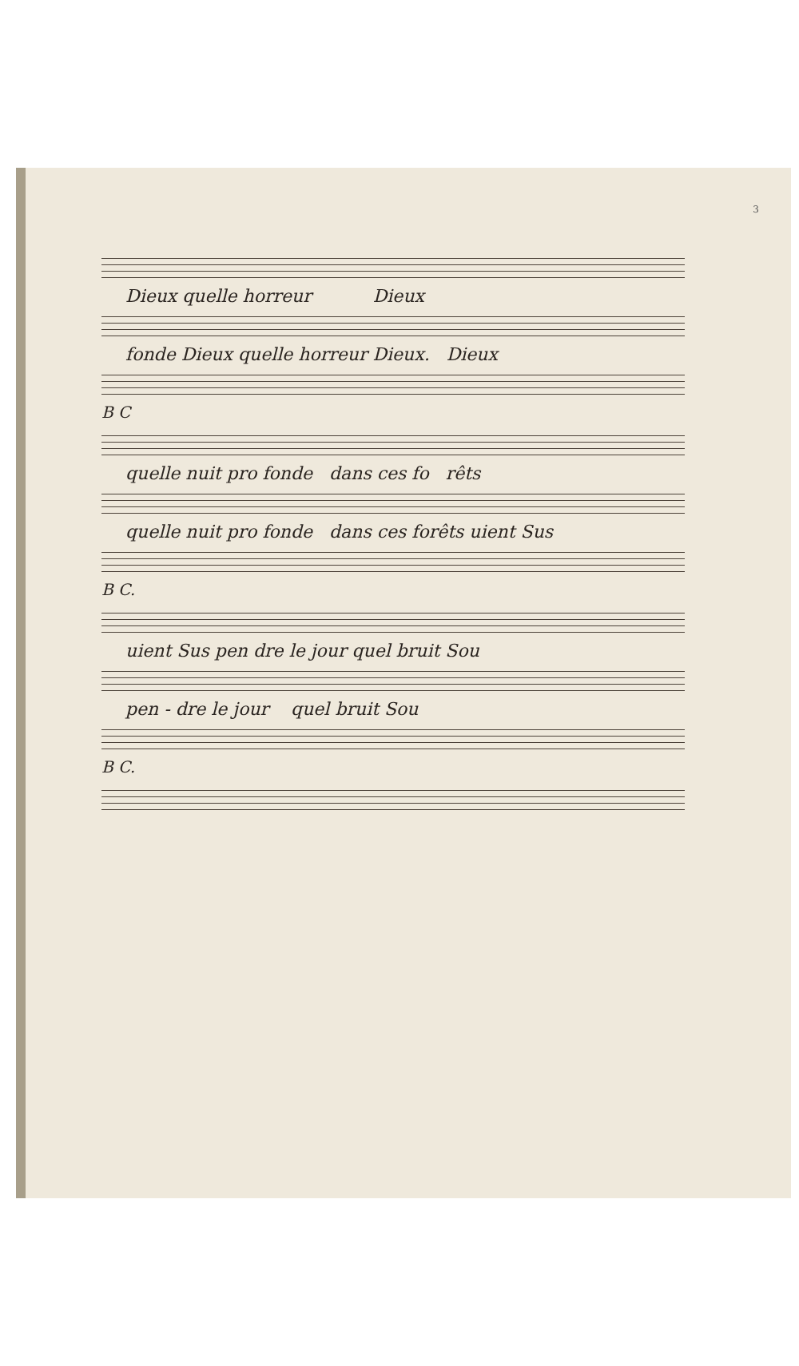3
Dieux quelle horreur Dieux
fonde Dieux quelle horreur Dieux. Dieux
B C
quelle nuit pro fonde dans ces fo rêts
quelle nuit pro fonde dans ces forêts uient Sus
B C.
uient Sus pen dre le jour quel bruit Sou
pen - dre le jour quel bruit Sou
B C.